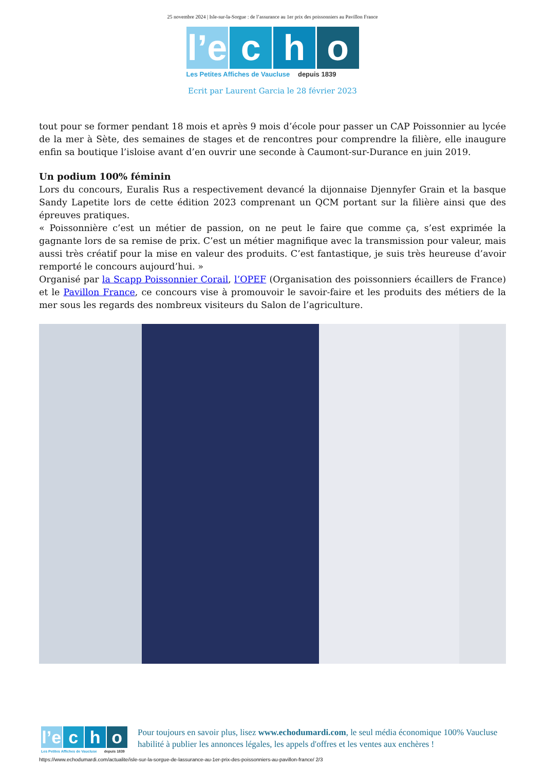25 novembre 2024 | Isle-sur-la-Sorgue : de l’assurance au 1er prix des poissonniers au Pavillon France
l’e c h o
Les Petites Affiches de Vaucluse depuis 1839
Ecrit par Laurent Garcia le 28 février 2023
tout pour se former pendant 18 mois et après 9 mois d’école pour passer un CAP Poissonnier au lycée de la mer à Sète, des semaines de stages et de rencontres pour comprendre la filière, elle inaugure enfin sa boutique l’isloise avant d’en ouvrir une seconde à Caumont-sur-Durance en juin 2019.
Un podium 100% féminin
Lors du concours, Euralis Rus a respectivement devancé la dijonnaise Djennyfer Grain et la basque Sandy Lapetite lors de cette édition 2023 comprenant un QCM portant sur la filière ainsi que des épreuves pratiques.
« Poissonnière c’est un métier de passion, on ne peut le faire que comme ça, s’est exprimée la gagnante lors de sa remise de prix. C’est un métier magnifique avec la transmission pour valeur, mais aussi très créatif pour la mise en valeur des produits. C’est fantastique, je suis très heureuse d’avoir remporté le concours aujourd’hui. »
Organisé par la Scapp Poissonnier Corail, l’OPEF (Organisation des poissonniers écaillers de France) et le Pavillon France, ce concours vise à promouvoir le savoir-faire et les produits des métiers de la mer sous les regards des nombreux visiteurs du Salon de l’agriculture.
l’e c h o
Les Petites Affiches de Vaucluse depuis 1839
Pour toujours en savoir plus, lisez www.echodumardi.com, le seul média économique 100% Vaucluse habilité à publier les annonces légales, les appels d'offres et les ventes aux enchères !
https://www.echodumardi.com/actualite/isle-sur-la-sorgue-de-lassurance-au-1er-prix-des-poissonniers-au-pavillon-france/ 2/3